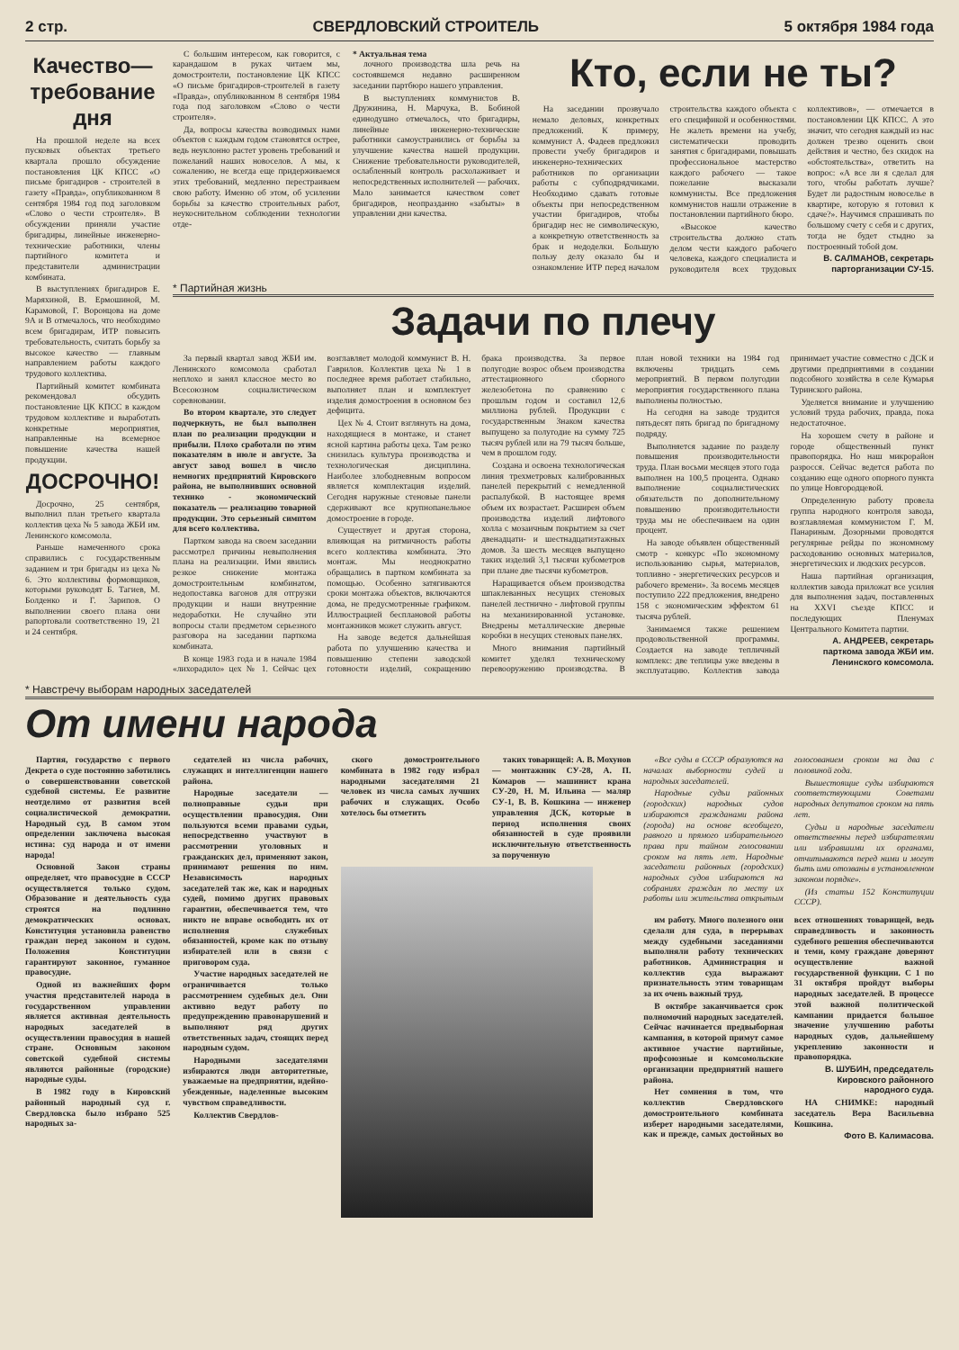2 стр. СВЕРДЛОВСКИЙ СТРОИТЕЛЬ 5 октября 1984 года
Качество— требование дня
На прошлой неделе на всех пусковых объектах третьего квартала прошло обсуждение постановления ЦК КПСС «О письме бригадиров - строителей в газету «Правда», опубликованном 8 сентября 1984 год под заголовком «Слово о чести строителя». В обсуждении приняли участие бригадиры, линейные инженерно-технические работники, члены партийного комитета и представители администрации комбината.
В выступлениях бригадиров Е. Маряхиной, В. Ермошиной, М. Карамовой, Г. Воронцова на доме 9А и В отмечалось, что необходимо всем бригадирам, ИТР повысить требовательность, считать борьбу за высокое качество — главным направлением работы каждого трудового коллектива.
Партийный комитет комбината рекомендовал обсудить постановление ЦК КПСС в каждом трудовом коллективе и выработать конкретные мероприятия, направленные на всемерное повышение качества нашей продукции.
ДОСРОЧНО!
Досрочно, 25 сентября, выполнил план третьего квартала коллектив цеха № 5 завода ЖБИ им. Ленинского комсомола.
Раньше намеченного срока справились с государственным заданием и три бригады из цеха № 6. Это коллективы формовщиков, которыми руководят Б. Тагиев, М. Болденко и Г. Зарипов. О выполнении своего плана они рапортовали соответственно 19, 21 и 24 сентября.
С большим интересом, как говорится, с карандашом в руках читаем мы, домостроители, постановление ЦК КПСС «О письме бригадиров-строителей в газету «Правда», опубликованном 8 сентября 1984 года под заголовком «Слово о чести строителя».
Да, вопросы качества возводимых нами объектов с каждым годом становятся острее, ведь неуклонно растет уровень требований и пожеланий наших новоселов. А мы, к сожалению, не всегда еще придерживаемся этих требований, медленно перестраиваем свою работу. Именно об этом, об усилении борьбы за качество строительных работ, неукоснительном соблюдении технологии отде-
* Актуальная тема
лочного производства шла речь на состоявшемся недавно расширенном заседании партбюро нашего управления.
В выступлениях коммунистов В. Дружинина, Н. Марчука, В. Бобиной единодушно отмечалось, что бригадиры, линейные инженерно-технические работники самоустранились от борьбы за улучшение качества нашей продукции. Снижение требовательности руководителей, ослабленный контроль расхолаживает и непосредственных исполнителей — рабочих. Мало занимается качеством совет бригадиров, неопразданно «забыты» в управлении дни качества.
Кто, если не ты?
На заседании прозвучало немало деловых, конкретных предложений. К примеру, коммунист А. Фадеев предложил провести учебу бригадиров и инженерно-технических работников по организации работы с субподрядчиками. Необходимо сдавать готовые объекты при непосредственном участии бригадиров, чтобы бригадир нес не символическую, а конкретную ответственность за брак и недоделки. Большую пользу делу оказало бы и ознакомление ИТР перед началом строительства каждого объекта с его спецификой и особенностями. Не жалеть времени на учебу, систематически проводить занятия с бригадирами, повышать профессиональное мастерство каждого рабочего — такое пожелание высказали коммунисты. Все предложения коммунистов нашли отражение в постановлении партийного бюро.
«Высокое качество строительства должно стать делом чести каждого рабочего человека, каждого специалиста и руководителя всех трудовых коллективов», — отмечается в постановлении ЦК КПСС. А это значит, что сегодня каждый из нас должен трезво оценить свои действия и честно, без скидок на «обстоятельства», ответить на вопрос: «А все ли я сделал для того, чтобы работать лучше? Будет ли радостным новоселье в квартире, которую я готовил к сдаче?». Научимся спрашивать по большому счету с себя и с других, тогда не будет стыдно за построенный тобой дом.
В. САЛМАНОВ, секретарь парторганизации СУ-15.
* Партийная жизнь
Задачи по плечу
За первый квартал завод ЖБИ им. Ленинского комсомола сработал неплохо и занял классное место во Всесоюзном социалистическом соревновании.
Во втором квартале, это следует подчеркнуть, не был выполнен план по реализации продукции и прибыли. Плохо сработали по этим показателям в июле и августе. За август завод вошел в число немногих предприятий Кировского района, не выполнивших основной технико - экономический показатель — реализацию товарной продукции. Это серьезный симптом для всего коллектива.
Партком завода на своем заседании рассмотрел причины невыполнения плана на реализации. Ими явились резкое снижение монтажа домостроительным комбинатом, недопоставка вагонов для отгрузки продукции и наши внутренние недоработки. Не случайно эти вопросы стали предметом серьезного разговора на заседании парткома комбината.
В конце 1983 года и в начале 1984 «лихорадило» цех № 1. Сейчас цех возглавляет молодой коммунист В. Н. Гаврилов. Коллектив цеха № 1 в последнее время работает стабильно, выполняет план и комплектует изделия домостроения в основном без дефицита.
Цех № 4. Стоит взглянуть на дома, находящиеся в монтаже, и станет ясной картина работы цеха. Там резко снизилась культура производства и технологическая дисциплина. Наиболее злободневным вопросом является комплектация изделий. Сегодня наружные стеновые панели сдерживают все крупнопанельное домостроение в городе.
Существует и другая сторона, влияющая на ритмичность работы всего коллектива комбината. Это монтаж. Мы неоднократно обращались в партком комбината за помощью. Особенно затягиваются сроки монтажа объектов, включаются дома, не предусмотренные графиком. Иллюстрацией бесплановой работы монтажников может служить август.
На заводе ведется дальнейшая работа по улучшению качества и повышению степени заводской готовности изделий, сокращению брака производства. За первое полугодие возрос объем производства аттестационного сборного железобетона по сравнению с прошлым годом и составил 12,6 миллиона рублей. Продукции с государственным Знаком качества выпущено за полугодие на сумму 725 тысяч рублей или на 79 тысяч больше, чем в прошлом году.
Создана и освоена технологическая линия трехметровых калиброванных панелей перекрытий с немедленной распалубкой. В настоящее время объем их возрастает. Расширен объем производства изделий лифтового холла с мозаичным покрытием за счет двенадцати- и шестнадцатиэтажных домов. За шесть месяцев выпущено таких изделий 3,1 тысячи кубометров при плане две тысячи кубометров.
Наращивается объем производства шпаклеванных несущих стеновых панелей лестнично - лифтовой группы на механизированной установке. Внедрены металлические дверные коробки в несущих стеновых панелях.
Много внимания партийный комитет уделял техническому перевооружению производства. В план новой техники на 1984 год включены тридцать семь мероприятий. В первом полугодии мероприятия государственного плана выполнены полностью.
На сегодня на заводе трудится пятьдесят пять бригад по бригадному подряду.
Выполняется задание по разделу повышения производительности труда. План восьми месяцев этого года выполнен на 100,5 процента. Однако выполнение социалистических обязательств по дополнительному повышению производительности труда мы не обеспечиваем на один процент.
На заводе объявлен общественный смотр - конкурс «По экономному использованию сырья, материалов, топливно - энергетических ресурсов и рабочего времени». За восемь месяцев поступило 222 предложения, внедрено 158 с экономическим эффектом 61 тысяча рублей.
Занимаемся также решением продовольственной программы. Создается на заводе тепличный комплекс: две теплицы уже введены в эксплуатацию. Коллектив завода принимает участие совместно с ДСК и другими предприятиями в создании подсобного хозяйства в селе Кумарья Туринского района.
Уделяется внимание и улучшению условий труда рабочих, правда, пока недостаточное.
На хорошем счету в районе и городе общественный пункт правопорядка. Но наш микрорайон разросся. Сейчас ведется работа по созданию еще одного опорного пункта по улице Новгородцевой.
Определенную работу провела группа народного контроля завода, возглавляемая коммунистом Г. М. Панариным. Дозорными проводятся регулярные рейды по экономному расходованию основных материалов, энергетических и людских ресурсов.
Наша партийная организация, коллектив завода приложат все усилия для выполнения задач, поставленных на XXVI съезде КПСС и последующих Пленумах Центрального Комитета партии.
А. АНДРЕЕВ, секретарь парткома завода ЖБИ им. Ленинского комсомола.
* Навстречу выборам народных заседателей
От имени народа
Партия, государство с первого Декрета о суде постоянно заботились о совершенствовании советской судебной системы. Ее развитие неотделимо от развития всей социалистической демократии. Народный суд. В самом этом определении заключена высокая истина: суд народа и от имени народа!
Основной Закон страны определяет, что правосудие в СССР осуществляется только судом. Образование и деятельность суда строятся на подлинно демократических основах. Конституция установила равенство граждан перед законом и судом. Положения Конституции гарантируют законное, гуманное правосудие.
Одной из важнейших форм участия представителей народа в государственном управлении является активная деятельность народных заседателей в осуществлении правосудия в нашей стране. Основным законом советской судебной системы являются районные (городские) народные суды.
В 1982 году в Кировский районный народный суд г. Свердловска было избрано 525 народных за-
седателей из числа рабочих, служащих и интеллигенции нашего района.
Народные заседатели — полноправные судьи при осуществлении правосудия. Они пользуются всеми правами судьи, непосредственно участвуют в рассмотрении уголовных и гражданских дел, применяют закон, принимают решения по ним. Независимость народных заседателей так же, как и народных судей, помимо других правовых гарантии, обеспечивается тем, что никто не вправе освободить их от исполнения служебных обязанностей, кроме как по отзыву избирателей или в связи с приговором суда.
Участие народных заседателей не ограничивается только рассмотрением судебных дел. Они активно ведут работу по предупреждению правонарушений и выполняют ряд других ответственных задач, стоящих перед народным судом.
Народными заседателями избираются люди авторитетные, уважаемые на предприятии, идейно-убежденные, наделенные высоким чувством справедливости.
Коллектив Свердлов-
ского домостроительного комбината в 1982 году избрал народными заседателями 21 человек из числа самых лучших рабочих и служащих. Особо хотелось бы отметить
таких товарищей: А. В. Мохунов — монтажник СУ-28, А. П. Комаров — машинист крана СУ-20, Н. М. Ильина — маляр СУ-1, В. В. Кошкина — инженер управления ДСК, которые в период исполнения своих обязанностей в суде проявили исключительную ответственность за порученную
«Все суды в СССР образуются на началах выборности судей и народных заседателей.
Народные судьи районных (городских) народных судов избираются гражданами района (города) на основе всеобщего, равного и прямого избирательного права при тайном голосовании сроком на пять лет. Народные заседатели районных (городских) народных судов избираются на собраниях граждан по месту их работы или жительства открытым голосованием сроком на два с половиной года.
Вышестоящие суды избираются соответствующими Советами народных депутатов сроком на пять лет.
Судьи и народные заседатели ответственны перед избирателями или избравшими их органами, отчитываются перед ними и могут быть ими отозваны в установленном законом порядке».
(Из статьи 152 Конституции СССР).
им работу. Много полезного они сделали для суда, в перерывах между судебными заседаниями выполняли работу технических работников. Администрация и коллектив суда выражают признательность этим товарищам за их очень важный труд.
В октябре заканчивается срок полномочий народных заседателей. Сейчас начинается предвыборная кампания, в которой примут самое активное участие партийные, профсоюзные и комсомольские организации предприятий нашего района.
Нет сомнения в том, что коллектив Свердловского домостроительного комбината изберет народными заседателями, как и прежде, самых достойных во всех отношениях товарищей, ведь справедливость и законность судебного решения обеспечиваются и теми, кому граждане доверяют осуществление важной государственной функции. С 1 по 31 октября пройдут выборы народных заседателей. В процессе этой важной политической кампании придается большое значение улучшению работы народных судов, дальнейшему укреплению законности и правопорядка.
В. ШУБИН, председатель Кировского районного народного суда.
НА СНИМКЕ: народный заседатель Вера Васильевна Кошкина.
Фото В. Калимасова.